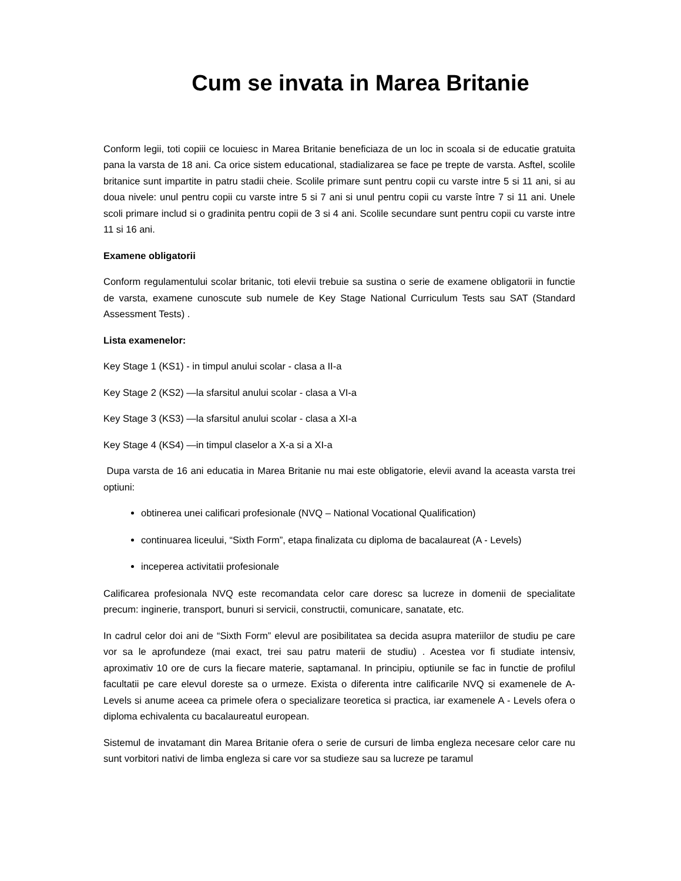Cum se invata in Marea Britanie
Conform legii, toti copiii ce locuiesc in Marea Britanie beneficiaza de un loc in scoala si de educatie gratuita pana la varsta de 18 ani. Ca orice sistem educational, stadializarea se face pe trepte de varsta. Asftel, scolile britanice sunt impartite in patru stadii cheie. Scolile primare sunt pentru copii cu varste intre 5 si 11 ani, si au doua nivele: unul pentru copii cu varste intre 5 si 7 ani si unul pentru copii cu varste între 7 si 11 ani. Unele scoli primare includ si o gradinita pentru copii de 3 si 4 ani. Scolile secundare sunt pentru copii cu varste intre 11 si 16 ani.
Examene obligatorii
Conform regulamentului scolar britanic, toti elevii trebuie sa sustina o serie de examene obligatorii in functie de varsta, examene cunoscute sub numele de Key Stage National Curriculum Tests sau SAT (Standard Assessment Tests) .
Lista examenelor:
Key Stage 1 (KS1) - in timpul anului scolar - clasa a II-a
Key Stage 2 (KS2) —la sfarsitul anului scolar - clasa a VI-a
Key Stage 3 (KS3) —la sfarsitul anului scolar - clasa a XI-a
Key Stage 4 (KS4) —in timpul claselor a X-a si a XI-a
Dupa varsta de 16 ani educatia in Marea Britanie nu mai este obligatorie, elevii avand la aceasta varsta trei optiuni:
obtinerea unei calificari profesionale (NVQ – National Vocational Qualification)
continuarea liceului, “Sixth Form”, etapa finalizata cu diploma de bacalaureat (A - Levels)
inceperea activitatii profesionale
Calificarea profesionala NVQ este recomandata celor care doresc sa lucreze in domenii de specialitate precum: inginerie, transport, bunuri si servicii, constructii, comunicare, sanatate, etc.
In cadrul celor doi ani de “Sixth Form” elevul are posibilitatea sa decida asupra materiilor de studiu pe care vor sa le aprofundeze (mai exact, trei sau patru materii de studiu) . Acestea vor fi studiate intensiv, aproximativ 10 ore de curs la fiecare materie, saptamanal. In principiu, optiunile se fac in functie de profilul facultatii pe care elevul doreste sa o urmeze. Exista o diferenta intre calificarile NVQ si examenele de A-Levels si anume aceea ca primele ofera o specializare teoretica si practica, iar examenele A - Levels ofera o diploma echivalenta cu bacalaureatul european.
Sistemul de invatamant din Marea Britanie ofera o serie de cursuri de limba engleza necesare celor care nu sunt vorbitori nativi de limba engleza si care vor sa studieze sau sa lucreze pe taramul